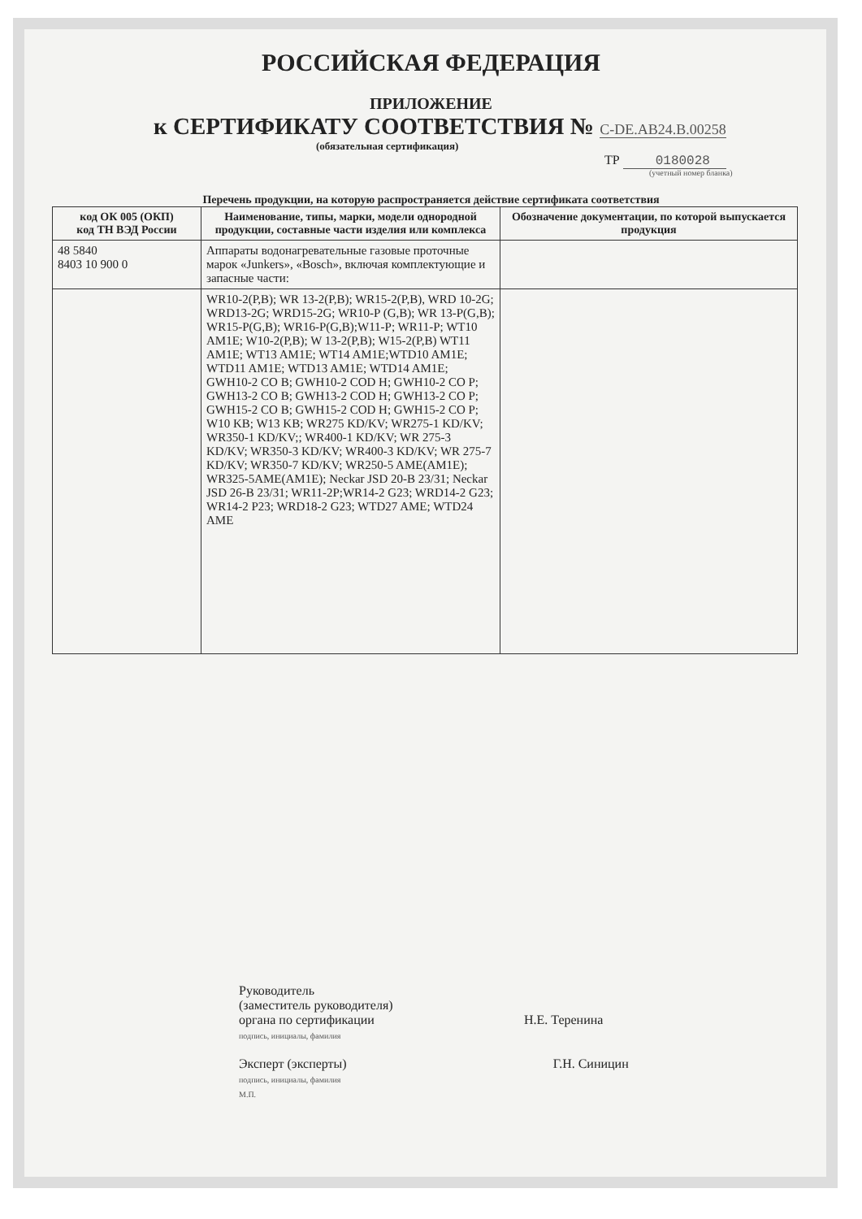РОССИЙСКАЯ ФЕДЕРАЦИЯ
ПРИЛОЖЕНИЕ
к СЕРТИФИКАТУ СООТВЕТСТВИЯ № С-DE.АВ24.В.00258
(обязательная сертификация)
ТР 0180028
(учетный номер бланка)
Перечень продукции, на которую распространяется действие сертификата соответствия
| код ОК 005 (ОКП) код ТН ВЭД России | Наименование, типы, марки, модели однородной продукции, составные части изделия или комплекса | Обозначение документации, по которой выпускается продукция |
| --- | --- | --- |
| 48 5840 8403 10 900 0 | Аппараты водонагревательные газовые проточные марок «Junkers», «Bosch», включая комплектующие и запасные части: | |
| | WR10-2(P,B); WR 13-2(P,B); WR15-2(P,B), WRD 10-2G; WRD13-2G; WRD15-2G; WR10-P (G,B); WR 13-P(G,B); WR15-P(G,B); WR16-P(G,B);W11-P; WR11-P; WT10 AM1E; W10-2(P,B); W 13-2(P,B); W15-2(P,B) WT11 AM1E; WT13 AM1E; WT14 AM1E;WTD10 AM1E; WTD11 AM1E; WTD13 AM1E; WTD14 AM1E; GWH10-2 CO B; GWH10-2 COD H; GWH10-2 CO P; GWH13-2 CO B; GWH13-2 COD H; GWH13-2 CO P; GWH15-2 CO B; GWH15-2 COD H; GWH15-2 CO P; W10 KB; W13 KB; WR275 KD/KV; WR275-1 KD/KV; WR350-1 KD/KV;; WR400-1 KD/KV; WR 275-3 KD/KV; WR350-3 KD/KV; WR400-3 KD/KV; WR 275-7 KD/KV; WR350-7 KD/KV; WR250-5 AME(AM1E); WR325-5AME(AM1E); Neckar JSD 20-B 23/31; Neckar JSD 26-B 23/31; WR11-2P;WR14-2 G23; WRD14-2 G23; WR14-2 P23; WRD18-2 G23; WTD27 AME; WTD24 AME | |
Руководитель
(заместитель руководителя)
органа по сертификации Н.Е. Теренина
подпись, инициалы, фамилия
Эксперт (эксперты) Г.Н. Синицин
подпись, инициалы, фамилия
М.П.